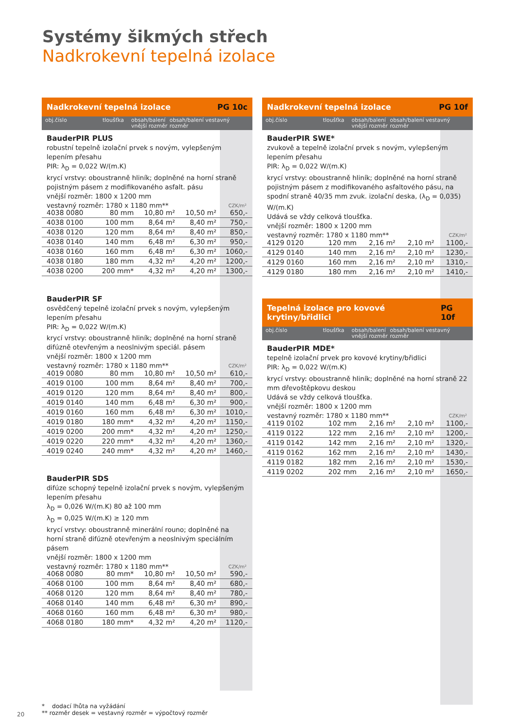Systémy šikmých střech
Nadkrokevní tepelná izolace
Nadkrokevní tepelná izolace PG 10c
obj.číslo tloušťka obsah/balení vnější rozměr
obsah/balení vestavný rozměr
BauderPIR PLUS
robustní tepelně izolační prvek s novým, vylepšeným lepením přesahu
PIR: λ<sub>D</sub> = 0,022 W/(m.K)
krycí vrstvy: oboustranně hliník; doplněné na horní straně pojistným pásem z modifikovaného asfalt. pásu
vnější rozměr: 1800 x 1200 mm
vestavný rozměr: 1780 x 1180 mm**
CZK/m²
| 4038 0080 | 80 mm | 10,80 m² | 10,50 m² | 650,- |
| 4038 0100 | 100 mm | 8,64 m² | 8,40 m² | 750,- |
| 4038 0120 | 120 mm | 8,64 m² | 8,40 m² | 850,- |
| 4038 0140 | 140 mm | 6,48 m² | 6,30 m² | 950,- |
| 4038 0160 | 160 mm | 6,48 m² | 6,30 m² | 1060,- |
| 4038 0180 | 180 mm | 4,32 m² | 4,20 m² | 1200,- |
| 4038 0200 | 200 mm* | 4,32 m² | 4,20 m² | 1300,- |
BauderPIR SF
osvědčený tepelně izolační prvek s novým, vylepšeným lepením přesahu
PIR: λ<sub>D</sub> = 0,022 W/(m.K)
krycí vrstvy: oboustranně hliník; doplněné na horní straně difúzně otevřeným a neoslnivým speciál. pásem
vnější rozměr: 1800 x 1200 mm
vestavný rozměr: 1780 x 1180 mm**
CZK/m²
| 4019 0080 | 80 mm | 10,80 m² | 10,50 m² | 610,- |
| 4019 0100 | 100 mm | 8,64 m² | 8,40 m² | 700,- |
| 4019 0120 | 120 mm | 8,64 m² | 8,40 m² | 800,- |
| 4019 0140 | 140 mm | 6,48 m² | 6,30 m² | 900,- |
| 4019 0160 | 160 mm | 6,48 m² | 6,30 m² | 1010,- |
| 4019 0180 | 180 mm* | 4,32 m² | 4,20 m² | 1150,- |
| 4019 0200 | 200 mm* | 4,32 m² | 4,20 m² | 1250,- |
| 4019 0220 | 220 mm* | 4,32 m² | 4,20 m² | 1360,- |
| 4019 0240 | 240 mm* | 4,32 m² | 4,20 m² | 1460,- |
BauderPIR SDS
difúze schopný tepelně izolační prvek s novým, vylepšeným lepením přesahu
λ<sub>D</sub> = 0,026 W/(m.K) 80 až 100 mm
λ<sub>D</sub> = 0,025 W/(m.K) ≥ 120 mm
krycí vrstvy: oboustranně minerální rouno; doplněné na horní straně difúzně otevřeným a neoslnivým speciálním pásem
vnější rozměr: 1800 x 1200 mm
vestavný rozměr: 1780 x 1180 mm**
CZK/m²
| 4068 0080 | 80 mm* | 10,80 m² | 10,50 m² | 590,- |
| 4068 0100 | 100 mm | 8,64 m² | 8,40 m² | 680,- |
| 4068 0120 | 120 mm | 8,64 m² | 8,40 m² | 780,- |
| 4068 0140 | 140 mm | 6,48 m² | 6,30 m² | 890,- |
| 4068 0160 | 160 mm | 6,48 m² | 6,30 m² | 980,- |
| 4068 0180 | 180 mm* | 4,32 m² | 4,20 m² | 1120,- |
Nadkrokevní tepelná izolace PG 10f
obj.číslo tloušťka obsah/balení vnější rozměr
obsah/balení vestavný rozměr
BauderPIR SWE*
zvukově a tepelně izolační prvek s novým, vylepšeným lepením přesahu
PIR: λ<sub>D</sub> = 0,022 W/(m.K)
krycí vrstvy: oboustranně hliník; doplněné na horní straně pojistným pásem z modifikovaného asfaltového pásu, na spodní straně 40/35 mm zvuk. izolační deska, (λ<sub>D</sub> = 0,035) W/(m.K)
Udává se vždy celková tloušťka.
vnější rozměr: 1800 x 1200 mm
vestavný rozměr: 1780 x 1180 mm**
CZK/m²
| 4129 0120 | 120 mm | 2,16 m² | 2,10 m² | 1100,- |
| 4129 0140 | 140 mm | 2,16 m² | 2,10 m² | 1230,- |
| 4129 0160 | 160 mm | 2,16 m² | 2,10 m² | 1310,- |
| 4129 0180 | 180 mm | 2,16 m² | 2,10 m² | 1410,- |
Tepelná izolace pro kovové krytiny/břidlici PG 10f
obj.číslo tloušťka obsah/balení vnější rozměr
obsah/balení vestavný rozměr
BauderPIR MDE*
tepelně izolační prvek pro kovové krytiny/břidlici
PIR: λ<sub>D</sub> = 0,022 W/(m.K)
krycí vrstvy: oboustranně hliník; doplněné na horní straně 22 mm dřevoštěpkovu deskou
Udává se vždy celková tloušťka.
vnější rozměr: 1800 x 1200 mm
vestavný rozměr: 1780 x 1180 mm**
CZK/m²
| 4119 0102 | 102 mm | 2,16 m² | 2,10 m² | 1100,- |
| 4119 0122 | 122 mm | 2,16 m² | 2,10 m² | 1200,- |
| 4119 0142 | 142 mm | 2,16 m² | 2,10 m² | 1320,- |
| 4119 0162 | 162 mm | 2,16 m² | 2,10 m² | 1430,- |
| 4119 0182 | 182 mm | 2,16 m² | 2,10 m² | 1530,- |
| 4119 0202 | 202 mm | 2,16 m² | 2,10 m² | 1650,- |
* dodací lhůta na vyžádání
** rozměr desek = vestavný rozměr = výpočtový rozměr
20